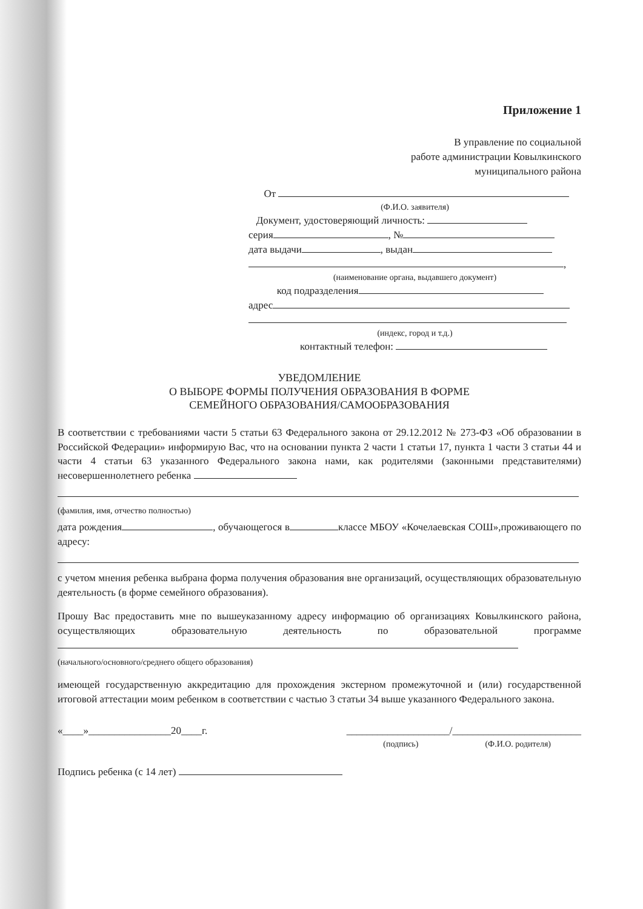Приложение 1
В управление по социальной
работе администрации Ковылкинского
муниципального района
От
(Ф.И.О. заявителя)
Документ, удостоверяющий личность:
серия , №
дата выдачи , выдан
,
(наименование органа, выдавшего документ)
код подразделения
адрес
(индекс, город и т.д.)
контактный телефон:
УВЕДОМЛЕНИЕ
О ВЫБОРЕ ФОРМЫ ПОЛУЧЕНИЯ ОБРАЗОВАНИЯ В ФОРМЕ
СЕМЕЙНОГО ОБРАЗОВАНИЯ/САМООБРАЗОВАНИЯ
В соответствии с требованиями части 5 статьи 63 Федерального закона от 29.12.2012 № 273-ФЗ «Об образовании в Российской Федерации» информирую Вас, что на основании пункта 2 части 1 статьи 17, пункта 1 части 3 статьи 44 и части 4 статьи 63 указанного Федерального закона нами, как родителями (законными представителями) несовершеннолетнего ребенка
(фамилия, имя, отчество полностью)
дата рождения , обучающегося в классе МБОУ «Кочелаевская СОШ»,проживающего по адресу:
с учетом мнения ребенка выбрана форма получения образования вне организаций, осуществляющих образовательную деятельность (в форме семейного образования).
Прошу Вас предоставить мне по вышеуказанному адресу информацию об организациях Ковылкинского района, осуществляющих образовательную деятельность по образовательной программе
(начального/основного/среднего общего образования)
имеющей государственную аккредитацию для прохождения экстерном промежуточной и (или) государственной итоговой аттестации моим ребенком в соответствии с частью 3 статьи 34 выше указанного Федерального закона.
«____»________________20____г. ____________________/_________________________
(подпись) (Ф.И.О. родителя)
Подпись ребенка (с 14 лет)